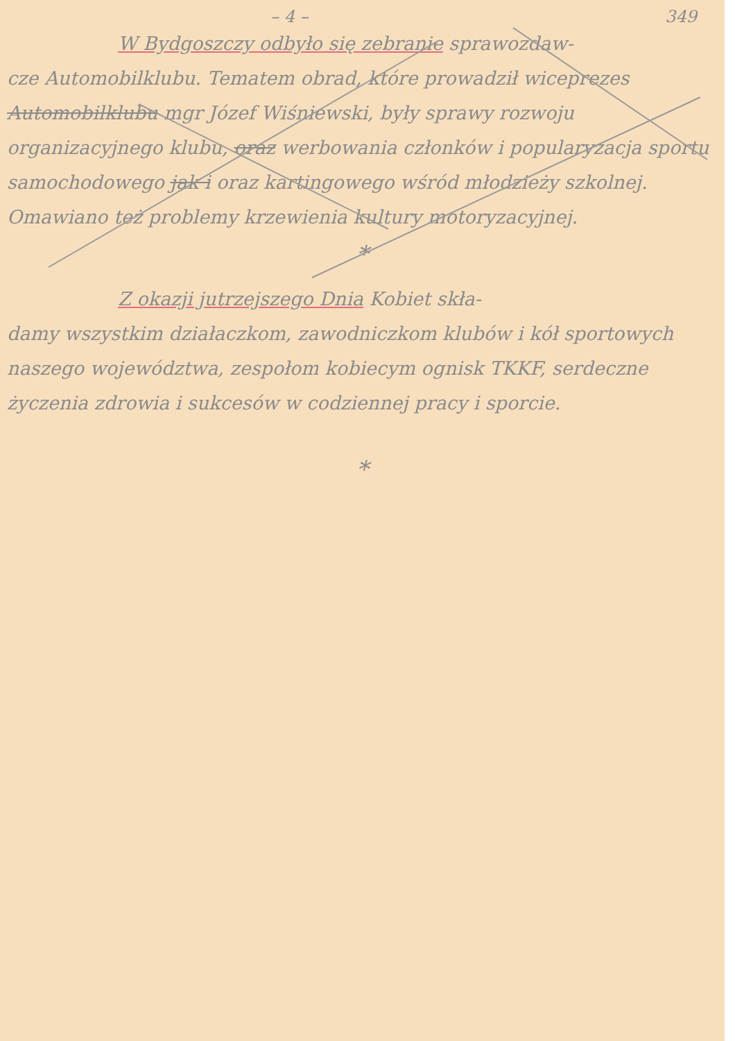– 4 – 349
W Bydgoszczy odbyło się zebranie sprawozdaw-
cze Automobilklubu. Tematem obrad, które prowadził wiceprezes Automobilklubu mgr Józef Wiśniewski, były sprawy rozwoju organizacyjnego klubu, oraz werbowania członków i popularyzacja sportu samochodowego jak i oraz kartingowego wśród młodzieży szkolnej. Omawiano też problemy krzewienia kultury motoryzacyjnej.
*
Z okazji jutrzejszego Dnia Kobiet skła-
damy wszystkim działaczkom, zawodniczkom klubów i kół sportowych naszego województwa, zespołom kobiecym ognisk TKKF, serdeczne życzenia zdrowia i sukcesów w codziennej pracy i sporcie.
*